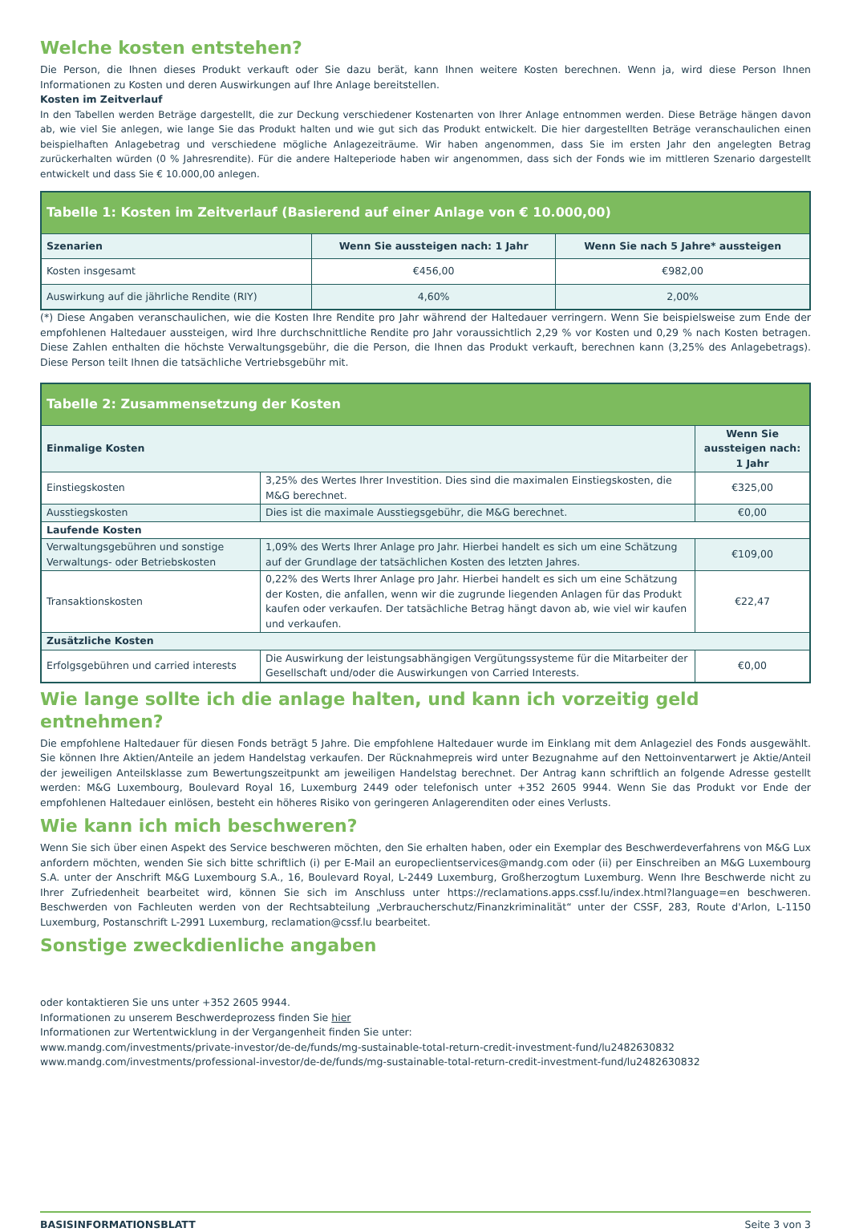Welche kosten entstehen?
Die Person, die Ihnen dieses Produkt verkauft oder Sie dazu berät, kann Ihnen weitere Kosten berechnen. Wenn ja, wird diese Person Ihnen Informationen zu Kosten und deren Auswirkungen auf Ihre Anlage bereitstellen.
Kosten im Zeitverlauf
In den Tabellen werden Beträge dargestellt, die zur Deckung verschiedener Kostenarten von Ihrer Anlage entnommen werden. Diese Beträge hängen davon ab, wie viel Sie anlegen, wie lange Sie das Produkt halten und wie gut sich das Produkt entwickelt. Die hier dargestellten Beträge veranschaulichen einen beispielhaften Anlagebetrag und verschiedene mögliche Anlagezeiträume. Wir haben angenommen, dass Sie im ersten Jahr den angelegten Betrag zurückerhalten würden (0 % Jahresrendite). Für die andere Halteperiode haben wir angenommen, dass sich der Fonds wie im mittleren Szenario dargestellt entwickelt und dass Sie € 10.000,00 anlegen.
| Tabelle 1: Kosten im Zeitverlauf (Basierend auf einer Anlage von € 10.000,00) | | |
| --- | --- | --- |
| Szenarien | Wenn Sie aussteigen nach: 1 Jahr | Wenn Sie nach 5 Jahre* aussteigen |
| Kosten insgesamt | €456,00 | €982,00 |
| Auswirkung auf die jährliche Rendite (RIY) | 4,60% | 2,00% |
(*) Diese Angaben veranschaulichen, wie die Kosten Ihre Rendite pro Jahr während der Haltedauer verringern. Wenn Sie beispielsweise zum Ende der empfohlenen Haltedauer aussteigen, wird Ihre durchschnittliche Rendite pro Jahr voraussichtlich 2,29 % vor Kosten und 0,29 % nach Kosten betragen. Diese Zahlen enthalten die höchste Verwaltungsgebühr, die die Person, die Ihnen das Produkt verkauft, berechnen kann (3,25% des Anlagebetrags). Diese Person teilt Ihnen die tatsächliche Vertriebsgebühr mit.
| Tabelle 2: Zusammensetzung der Kosten | | |
| --- | --- | --- |
| Einmalige Kosten | | Wenn Sie aussteigen nach: 1 Jahr |
| Einstiegskosten | 3,25% des Wertes Ihrer Investition. Dies sind die maximalen Einstiegskosten, die M&G berechnet. | €325,00 |
| Ausstiegskosten | Dies ist die maximale Ausstiegsgebühr, die M&G berechnet. | €0,00 |
| Laufende Kosten | | |
| Verwaltungsgebühren und sonstige Verwaltungs- oder Betriebskosten | 1,09% des Werts Ihrer Anlage pro Jahr. Hierbei handelt es sich um eine Schätzung auf der Grundlage der tatsächlichen Kosten des letzten Jahres. | €109,00 |
| Transaktionskosten | 0,22% des Werts Ihrer Anlage pro Jahr. Hierbei handelt es sich um eine Schätzung der Kosten, die anfallen, wenn wir die zugrunde liegenden Anlagen für das Produkt kaufen oder verkaufen. Der tatsächliche Betrag hängt davon ab, wie viel wir kaufen und verkaufen. | €22,47 |
| Zusätzliche Kosten | | |
| Erfolgsgebühren und carried interests | Die Auswirkung der leistungsabhängigen Vergütungssysteme für die Mitarbeiter der Gesellschaft und/oder die Auswirkungen von Carried Interests. | €0,00 |
Wie lange sollte ich die anlage halten, und kann ich vorzeitig geld entnehmen?
Die empfohlene Haltedauer für diesen Fonds beträgt 5 Jahre. Die empfohlene Haltedauer wurde im Einklang mit dem Anlageziel des Fonds ausgewählt. Sie können Ihre Aktien/Anteile an jedem Handelstag verkaufen. Der Rücknahmepreis wird unter Bezugnahme auf den Nettoinventarwert je Aktie/Anteil der jeweiligen Anteilsklasse zum Bewertungszeitpunkt am jeweiligen Handelstag berechnet. Der Antrag kann schriftlich an folgende Adresse gestellt werden: M&G Luxembourg, Boulevard Royal 16, Luxemburg 2449 oder telefonisch unter +352 2605 9944. Wenn Sie das Produkt vor Ende der empfohlenen Haltedauer einlösen, besteht ein höheres Risiko von geringeren Anlagerenditen oder eines Verlusts.
Wie kann ich mich beschweren?
Wenn Sie sich über einen Aspekt des Service beschweren möchten, den Sie erhalten haben, oder ein Exemplar des Beschwerdeverfahrens von M&G Lux anfordern möchten, wenden Sie sich bitte schriftlich (i) per E-Mail an europeclientservices@mandg.com oder (ii) per Einschreiben an M&G Luxembourg S.A. unter der Anschrift M&G Luxembourg S.A., 16, Boulevard Royal, L-2449 Luxemburg, Großherzogtum Luxemburg. Wenn Ihre Beschwerde nicht zu Ihrer Zufriedenheit bearbeitet wird, können Sie sich im Anschluss unter https://reclamations.apps.cssf.lu/index.html?language=en beschweren. Beschwerden von Fachleuten werden von der Rechtsabteilung „Verbraucherschutz/Finanzkriminalität“ unter der CSSF, 283, Route d'Arlon, L-1150 Luxemburg, Postanschrift L-2991 Luxemburg, reclamation@cssf.lu bearbeitet.
Sonstige zweckdienliche angaben
oder kontaktieren Sie uns unter +352 2605 9944.
Informationen zu unserem Beschwerdeprozess finden Sie hier
Informationen zur Wertentwicklung in der Vergangenheit finden Sie unter:
www.mandg.com/investments/private-investor/de-de/funds/mg-sustainable-total-return-credit-investment-fund/lu2482630832
www.mandg.com/investments/professional-investor/de-de/funds/mg-sustainable-total-return-credit-investment-fund/lu2482630832
BASISINFORMATIONSBLATT Seite 3 von 3